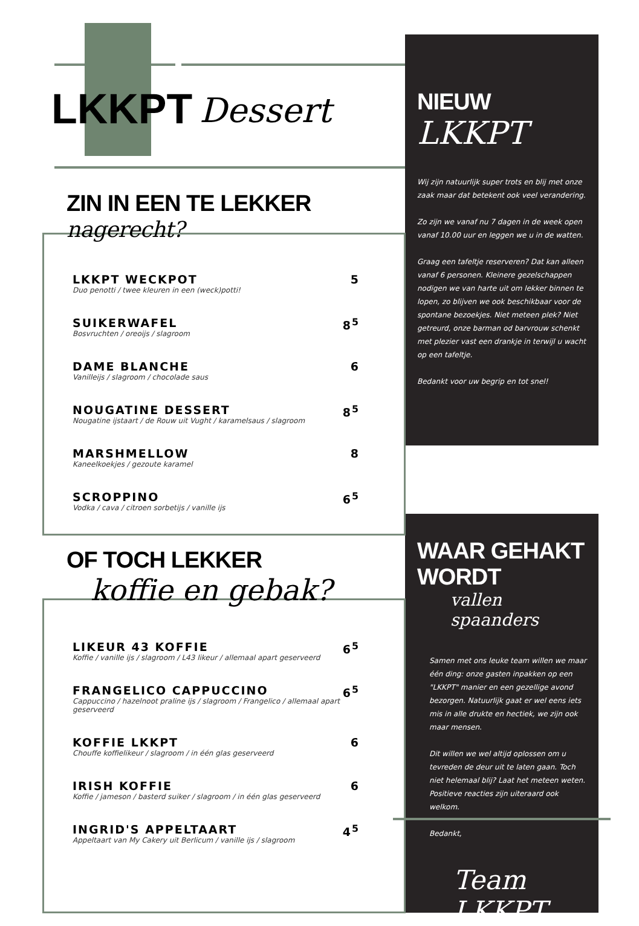LKKPT Dessert
NIEUW
LKKPT
Wij zijn natuurlijk super trots en blij met onze zaak maar dat betekent ook veel verandering.
Zo zijn we vanaf nu 7 dagen in de week open vanaf 10.00 uur en leggen we u in de watten.
Graag een tafeltje reserveren? Dat kan alleen vanaf 6 personen. Kleinere gezelschappen nodigen we van harte uit om lekker binnen te lopen, zo blijven we ook beschikbaar voor de spontane bezoekjes. Niet meteen plek? Niet getreurd, onze barman od barvrouw schenkt met plezier vast een drankje in terwijl u wacht op een tafeltje.
Bedankt voor uw begrip en tot snel!
WAAR GEHAKT WORDT
vallen spaanders
Samen met ons leuke team willen we maar één ding: onze gasten inpakken op een "LKKPT" manier en een gezellige avond bezorgen. Natuurlijk gaat er wel eens iets mis in alle drukte en hectiek, we zijn ook maar mensen.
Dit willen we wel altijd oplossen om u tevreden de deur uit te laten gaan. Toch niet helemaal blij? Laat het meteen weten. Positieve reacties zijn uiteraard ook welkom.
Bedankt,
Team LKKPT
ZIN IN EEN TE LEKKER nagerecht?
LKKPT WECKPOT
Duo penotti / twee kleuren in een (weck)potti!
5
SUIKERWAFEL
Bosvruchten / oreoijs / slagroom
8<sup>5</sup>
DAME BLANCHE
Vanilleijs / slagroom / chocolade saus
6
NOUGATINE DESSERT
Nougatine ijstaart / de Rouw uit Vught / karamelsaus / slagroom
8<sup>5</sup>
MARSHMELLOW
Kaneelkoekjes / gezoute karamel
8
SCROPPINO
Vodka / cava / citroen sorbetijs / vanille ijs
6<sup>5</sup>
OF TOCH LEKKER
koffie en gebak?
LIKEUR 43 KOFFIE
Koffie / vanille ijs / slagroom / L43 likeur / allemaal apart geserveerd
6<sup>5</sup>
FRANGELICO CAPPUCCINO
Cappuccino / hazelnoot praline ijs / slagroom / Frangelico / allemaal apart geserveerd
6<sup>5</sup>
KOFFIE LKKPT
Chouffe koffielikeur / slagroom / in één glas geserveerd
6
IRISH KOFFIE
Koffie / jameson / basterd suiker / slagroom / in één glas geserveerd
6
INGRID'S APPELTAART
Appeltaart van My Cakery uit Berlicum / vanille ijs / slagroom
4<sup>5</sup>